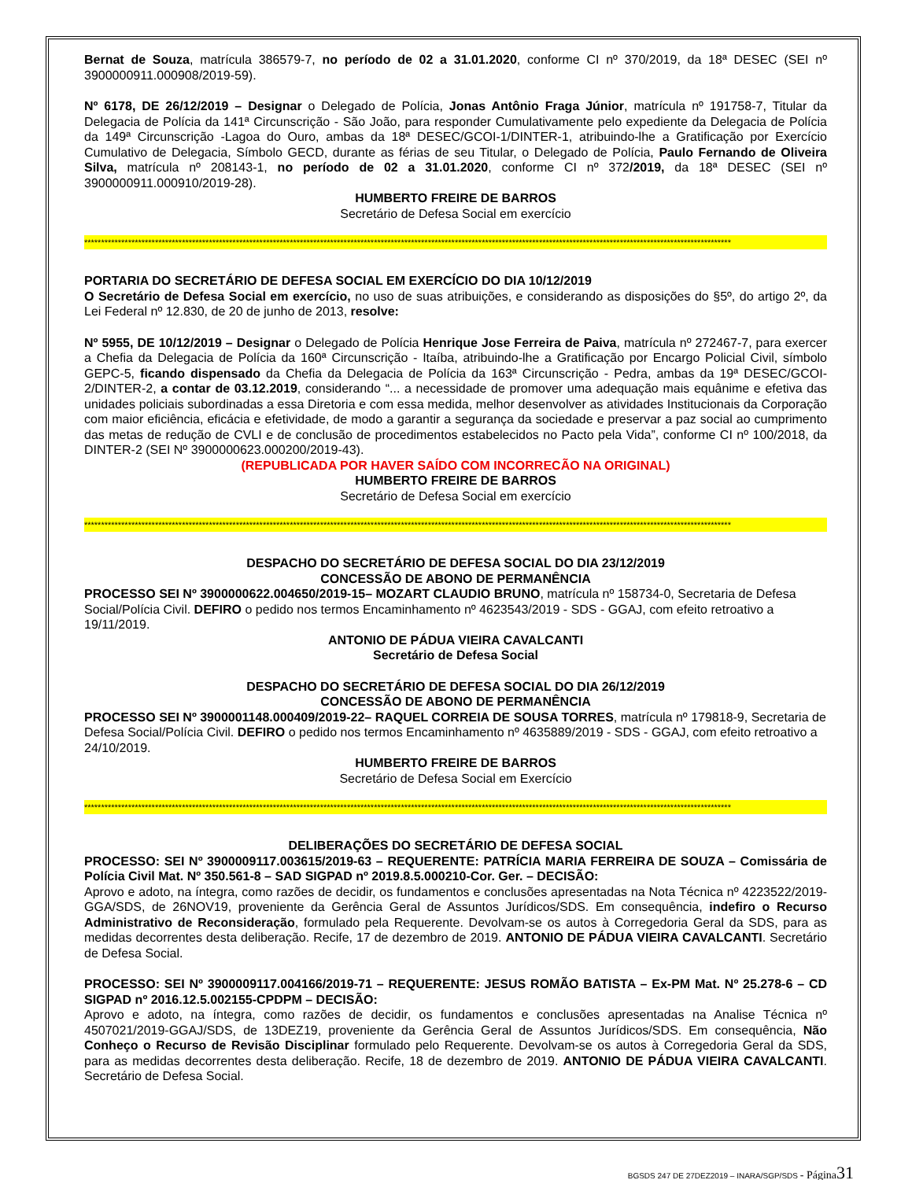Bernat de Souza, matrícula 386579-7, no período de 02 a 31.01.2020, conforme CI nº 370/2019, da 18ª DESEC (SEI nº 3900000911.000908/2019-59).
Nº 6178, DE 26/12/2019 – Designar o Delegado de Polícia, Jonas Antônio Fraga Júnior, matrícula nº 191758-7, Titular da Delegacia de Polícia da 141ª Circunscrição - São João, para responder Cumulativamente pelo expediente da Delegacia de Polícia da 149ª Circunscrição -Lagoa do Ouro, ambas da 18ª DESEC/GCOI-1/DINTER-1, atribuindo-lhe a Gratificação por Exercício Cumulativo de Delegacia, Símbolo GECD, durante as férias de seu Titular, o Delegado de Polícia, Paulo Fernando de Oliveira Silva, matrícula nº 208143-1, no período de 02 a 31.01.2020, conforme CI nº 372/2019, da 18ª DESEC (SEI nº 3900000911.000910/2019-28).
HUMBERTO FREIRE DE BARROS
Secretário de Defesa Social em exercício
************************************************************************************************************************************************************************************************
PORTARIA DO SECRETÁRIO DE DEFESA SOCIAL EM EXERCÍCIO DO DIA 10/12/2019
O Secretário de Defesa Social em exercício, no uso de suas atribuições, e considerando as disposições do §5º, do artigo 2º, da Lei Federal nº 12.830, de 20 de junho de 2013, resolve:
Nº 5955, DE 10/12/2019 – Designar o Delegado de Polícia Henrique Jose Ferreira de Paiva, matrícula nº 272467-7, para exercer a Chefia da Delegacia de Polícia da 160ª Circunscrição - Itaíba, atribuindo-lhe a Gratificação por Encargo Policial Civil, símbolo GEPC-5, ficando dispensado da Chefia da Delegacia de Polícia da 163ª Circunscrição - Pedra, ambas da 19ª DESEC/GCOI-2/DINTER-2, a contar de 03.12.2019, considerando “... a necessidade de promover uma adequação mais equânime e efetiva das unidades policiais subordinadas a essa Diretoria e com essa medida, melhor desenvolver as atividades Institucionais da Corporação com maior eficiência, eficácia e efetividade, de modo a garantir a segurança da sociedade e preservar a paz social ao cumprimento das metas de redução de CVLI e de conclusão de procedimentos estabelecidos no Pacto pela Vida”, conforme CI nº 100/2018, da DINTER-2 (SEI Nº 3900000623.000200/2019-43).
(REPUBLICADA POR HAVER SAÍDO COM INCORRECÃO NA ORIGINAL)
HUMBERTO FREIRE DE BARROS
Secretário de Defesa Social em exercício
************************************************************************************************************************************************************************************************
DESPACHO DO SECRETÁRIO DE DEFESA SOCIAL DO DIA 23/12/2019
CONCESSÃO DE ABONO DE PERMANÊNCIA
PROCESSO SEI Nº 3900000622.004650/2019-15– MOZART CLAUDIO BRUNO, matrícula nº 158734-0, Secretaria de Defesa Social/Polícia Civil. DEFIRO o pedido nos termos Encaminhamento nº 4623543/2019 - SDS - GGAJ, com efeito retroativo a 19/11/2019.
ANTONIO DE PÁDUA VIEIRA CAVALCANTI
Secretário de Defesa Social
DESPACHO DO SECRETÁRIO DE DEFESA SOCIAL DO DIA 26/12/2019
CONCESSÃO DE ABONO DE PERMANÊNCIA
PROCESSO SEI Nº 3900001148.000409/2019-22– RAQUEL CORREIA DE SOUSA TORRES, matrícula nº 179818-9, Secretaria de Defesa Social/Polícia Civil. DEFIRO o pedido nos termos Encaminhamento nº 4635889/2019 - SDS - GGAJ, com efeito retroativo a 24/10/2019.
HUMBERTO FREIRE DE BARROS
Secretário de Defesa Social em Exercício
************************************************************************************************************************************************************************************************
DELIBERAÇÕES DO SECRETÁRIO DE DEFESA SOCIAL
PROCESSO: SEI Nº 3900009117.003615/2019-63 – REQUERENTE: PATRÍCIA MARIA FERREIRA DE SOUZA – Comissária de Polícia Civil Mat. Nº 350.561-8 – SAD SIGPAD nº 2019.8.5.000210-Cor. Ger. – DECISÃO:
Aprovo e adoto, na íntegra, como razões de decidir, os fundamentos e conclusões apresentadas na Nota Técnica nº 4223522/2019-GGA/SDS, de 26NOV19, proveniente da Gerência Geral de Assuntos Jurídicos/SDS. Em consequência, indefiro o Recurso Administrativo de Reconsideração, formulado pela Requerente. Devolvam-se os autos à Corregedoria Geral da SDS, para as medidas decorrentes desta deliberação. Recife, 17 de dezembro de 2019. ANTONIO DE PÁDUA VIEIRA CAVALCANTI. Secretário de Defesa Social.
PROCESSO: SEI Nº 3900009117.004166/2019-71 – REQUERENTE: JESUS ROMÃO BATISTA – Ex-PM Mat. Nº 25.278-6 – CD SIGPAD nº 2016.12.5.002155-CPDPM – DECISÃO:
Aprovo e adoto, na íntegra, como razões de decidir, os fundamentos e conclusões apresentadas na Analise Técnica nº 4507021/2019-GGAJ/SDS, de 13DEZ19, proveniente da Gerência Geral de Assuntos Jurídicos/SDS. Em consequência, Não Conheço o Recurso de Revisão Disciplinar formulado pelo Requerente. Devolvam-se os autos à Corregedoria Geral da SDS, para as medidas decorrentes desta deliberação. Recife, 18 de dezembro de 2019. ANTONIO DE PÁDUA VIEIRA CAVALCANTI. Secretário de Defesa Social.
BGSDS 247 DE 27DEZ2019 – INARA/SGP/SDS - Página 31